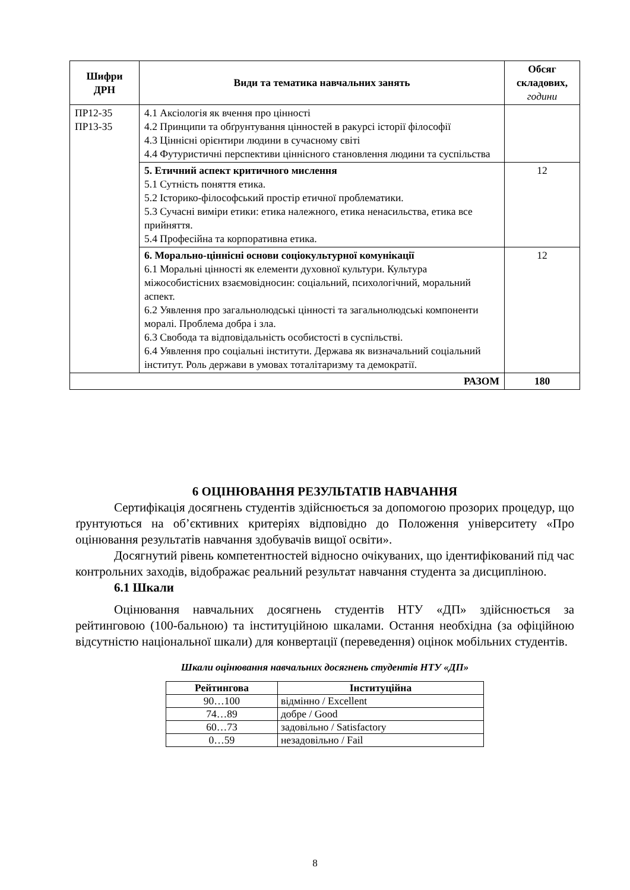| Шифри ДРН | Види та тематика навчальних занять | Обсяг складових, години |
| --- | --- | --- |
| ПР12-З5 ПР13-З5 | 4.1 Аксіологія як вчення про цінності 4.2 Принципи та обґрунтування цінностей в ракурсі історії філософії 4.3 Ціннісні орієнтири людини в сучасному світі 4.4 Футуристичні перспективи ціннісного становлення людини та суспільства | |
| | 5. Етичний аспект критичного мислення 5.1 Сутність поняття етика. 5.2 Історико-філософський простір етичної проблематики. 5.3 Сучасні виміри етики: етика належного, етика ненасильства, етика все прийняття. 5.4 Професійна та корпоративна етика. | 12 |
| | 6. Морально-ціннісні основи соціокультурної комунікації 6.1 Моральні цінності як елементи духовної культури. Культура міжособистісних взаємовідносин: соціальний, психологічний, моральний аспект. 6.2 Уявлення про загальнолюдські цінності та загальнолюдські компоненти моралі. Проблема добра і зла. 6.3 Свобода та відповідальність особистості в суспільстві. 6.4 Уявлення про соціальні інститути. Держава як визначальний соціальний інститут. Роль держави в умовах тоталітаризму та демократії. | 12 |
| РАЗОМ | | 180 |
6 ОЦІНЮВАННЯ РЕЗУЛЬТАТІВ НАВЧАННЯ
Сертифікація досягнень студентів здійснюється за допомогою прозорих процедур, що ґрунтуються на об’єктивних критеріях відповідно до Положення університету «Про оцінювання результатів навчання здобувачів вищої освіти».
Досягнутий рівень компетентностей відносно очікуваних, що ідентифікований під час контрольних заходів, відображає реальний результат навчання студента за дисципліною.
6.1 Шкали
Оцінювання навчальних досягнень студентів НТУ «ДП» здійснюється за рейтинговою (100-бальною) та інституційною шкалами. Остання необхідна (за офіційною відсутністю національної шкали) для конвертації (переведення) оцінок мобільних студентів.
Шкали оцінювання навчальних досягнень студентів НТУ «ДП»
| Рейтингова | Інституційна |
| --- | --- |
| 90…100 | відмінно / Excellent |
| 74…89 | добре / Good |
| 60…73 | задовільно / Satisfactory |
| 0…59 | незадовільно / Fail |
8